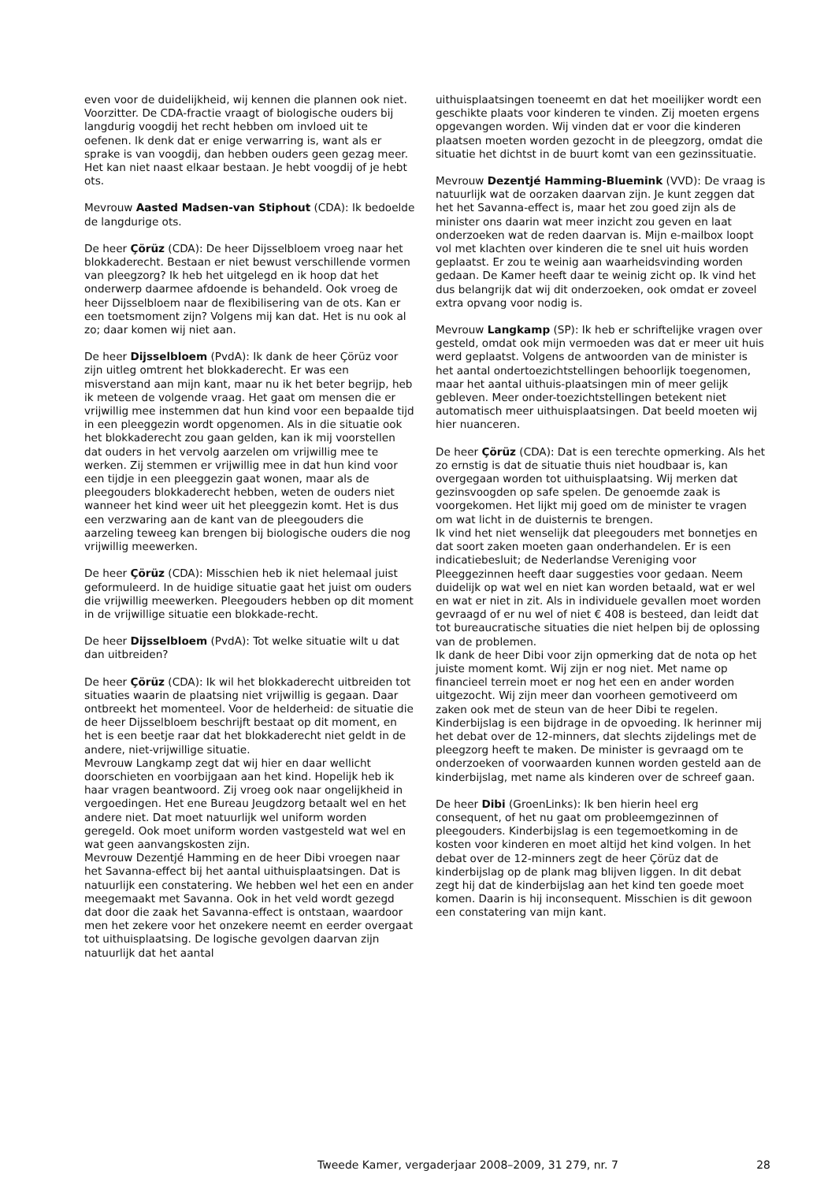even voor de duidelijkheid, wij kennen die plannen ook niet.
Voorzitter. De CDA-fractie vraagt of biologische ouders bij langdurig voogdij het recht hebben om invloed uit te oefenen. Ik denk dat er enige verwarring is, want als er sprake is van voogdij, dan hebben ouders geen gezag meer. Het kan niet naast elkaar bestaan. Je hebt voogdij of je hebt ots.
Mevrouw Aasted Madsen-van Stiphout (CDA): Ik bedoelde de langdurige ots.
De heer Çörüz (CDA): De heer Dijsselbloem vroeg naar het blokkaderecht. Bestaan er niet bewust verschillende vormen van pleegzorg? Ik heb het uitgelegd en ik hoop dat het onderwerp daarmee afdoende is behandeld. Ook vroeg de heer Dijsselbloem naar de flexibilisering van de ots. Kan er een toetsmoment zijn? Volgens mij kan dat. Het is nu ook al zo; daar komen wij niet aan.
De heer Dijsselbloem (PvdA): Ik dank de heer Çörüz voor zijn uitleg omtrent het blokkaderecht. Er was een misverstand aan mijn kant, maar nu ik het beter begrijp, heb ik meteen de volgende vraag. Het gaat om mensen die er vrijwillig mee instemmen dat hun kind voor een bepaalde tijd in een pleeggezin wordt opgenomen. Als in die situatie ook het blokkaderecht zou gaan gelden, kan ik mij voorstellen dat ouders in het vervolg aarzelen om vrijwillig mee te werken. Zij stemmen er vrijwillig mee in dat hun kind voor een tijdje in een pleeggezin gaat wonen, maar als de pleegouders blokkaderecht hebben, weten de ouders niet wanneer het kind weer uit het pleeggezin komt. Het is dus een verzwaring aan de kant van de pleegouders die aarzeling teweeg kan brengen bij biologische ouders die nog vrijwillig meewerken.
De heer Çörüz (CDA): Misschien heb ik niet helemaal juist geformuleerd. In de huidige situatie gaat het juist om ouders die vrijwillig meewerken. Pleegouders hebben op dit moment in de vrijwillige situatie een blokkade-recht.
De heer Dijsselbloem (PvdA): Tot welke situatie wilt u dat dan uitbreiden?
De heer Çörüz (CDA): Ik wil het blokkaderecht uitbreiden tot situaties waarin de plaatsing niet vrijwillig is gegaan. Daar ontbreekt het momenteel. Voor de helderheid: de situatie die de heer Dijsselbloem beschrijft bestaat op dit moment, en het is een beetje raar dat het blokkaderecht niet geldt in de andere, niet-vrijwillige situatie.
Mevrouw Langkamp zegt dat wij hier en daar wellicht doorschieten en voorbijgaan aan het kind. Hopelijk heb ik haar vragen beantwoord. Zij vroeg ook naar ongelijkheid in vergoedingen. Het ene Bureau Jeugdzorg betaalt wel en het andere niet. Dat moet natuurlijk wel uniform worden geregeld. Ook moet uniform worden vastgesteld wat wel en wat geen aanvangskosten zijn.
Mevrouw Dezentjé Hamming en de heer Dibi vroegen naar het Savanna-effect bij het aantal uithuisplaatsingen. Dat is natuurlijk een constatering. We hebben wel het een en ander meegemaakt met Savanna. Ook in het veld wordt gezegd dat door die zaak het Savanna-effect is ontstaan, waardoor men het zekere voor het onzekere neemt en eerder overgaat tot uithuisplaatsing. De logische gevolgen daarvan zijn natuurlijk dat het aantal
uithuisplaatsingen toeneemt en dat het moeilijker wordt een geschikte plaats voor kinderen te vinden. Zij moeten ergens opgevangen worden. Wij vinden dat er voor die kinderen plaatsen moeten worden gezocht in de pleegzorg, omdat die situatie het dichtst in de buurt komt van een gezinssituatie.
Mevrouw Dezentjé Hamming-Bluemink (VVD): De vraag is natuurlijk wat de oorzaken daarvan zijn. Je kunt zeggen dat het het Savanna-effect is, maar het zou goed zijn als de minister ons daarin wat meer inzicht zou geven en laat onderzoeken wat de reden daarvan is. Mijn e-mailbox loopt vol met klachten over kinderen die te snel uit huis worden geplaatst. Er zou te weinig aan waarheidsvinding worden gedaan. De Kamer heeft daar te weinig zicht op. Ik vind het dus belangrijk dat wij dit onderzoeken, ook omdat er zoveel extra opvang voor nodig is.
Mevrouw Langkamp (SP): Ik heb er schriftelijke vragen over gesteld, omdat ook mijn vermoeden was dat er meer uit huis werd geplaatst. Volgens de antwoorden van de minister is het aantal ondertoezichtstellingen behoorlijk toegenomen, maar het aantal uithuis-plaatsingen min of meer gelijk gebleven. Meer onder-toezichtstellingen betekent niet automatisch meer uithuisplaatsingen. Dat beeld moeten wij hier nuanceren.
De heer Çörüz (CDA): Dat is een terechte opmerking. Als het zo ernstig is dat de situatie thuis niet houdbaar is, kan overgegaan worden tot uithuisplaatsing. Wij merken dat gezinsvoogden op safe spelen. De genoemde zaak is voorgekomen. Het lijkt mij goed om de minister te vragen om wat licht in de duisternis te brengen.
Ik vind het niet wenselijk dat pleegouders met bonnetjes en dat soort zaken moeten gaan onderhandelen. Er is een indicatiebesluit; de Nederlandse Vereniging voor Pleeggezinnen heeft daar suggesties voor gedaan. Neem duidelijk op wat wel en niet kan worden betaald, wat er wel en wat er niet in zit. Als in individuele gevallen moet worden gevraagd of er nu wel of niet € 408 is besteed, dan leidt dat tot bureaucratische situaties die niet helpen bij de oplossing van de problemen.
Ik dank de heer Dibi voor zijn opmerking dat de nota op het juiste moment komt. Wij zijn er nog niet. Met name op financieel terrein moet er nog het een en ander worden uitgezocht. Wij zijn meer dan voorheen gemotiveerd om zaken ook met de steun van de heer Dibi te regelen.
Kinderbijslag is een bijdrage in de opvoeding. Ik herinner mij het debat over de 12-minners, dat slechts zijdelings met de pleegzorg heeft te maken. De minister is gevraagd om te onderzoeken of voorwaarden kunnen worden gesteld aan de kinderbijslag, met name als kinderen over de schreef gaan.
De heer Dibi (GroenLinks): Ik ben hierin heel erg consequent, of het nu gaat om probleemgezinnen of pleegouders. Kinderbijslag is een tegemoetkoming in de kosten voor kinderen en moet altijd het kind volgen. In het debat over de 12-minners zegt de heer Çörüz dat de kinderbijslag op de plank mag blijven liggen. In dit debat zegt hij dat de kinderbijslag aan het kind ten goede moet komen. Daarin is hij inconsequent. Misschien is dit gewoon een constatering van mijn kant.
Tweede Kamer, vergaderjaar 2008–2009, 31 279, nr. 7 28